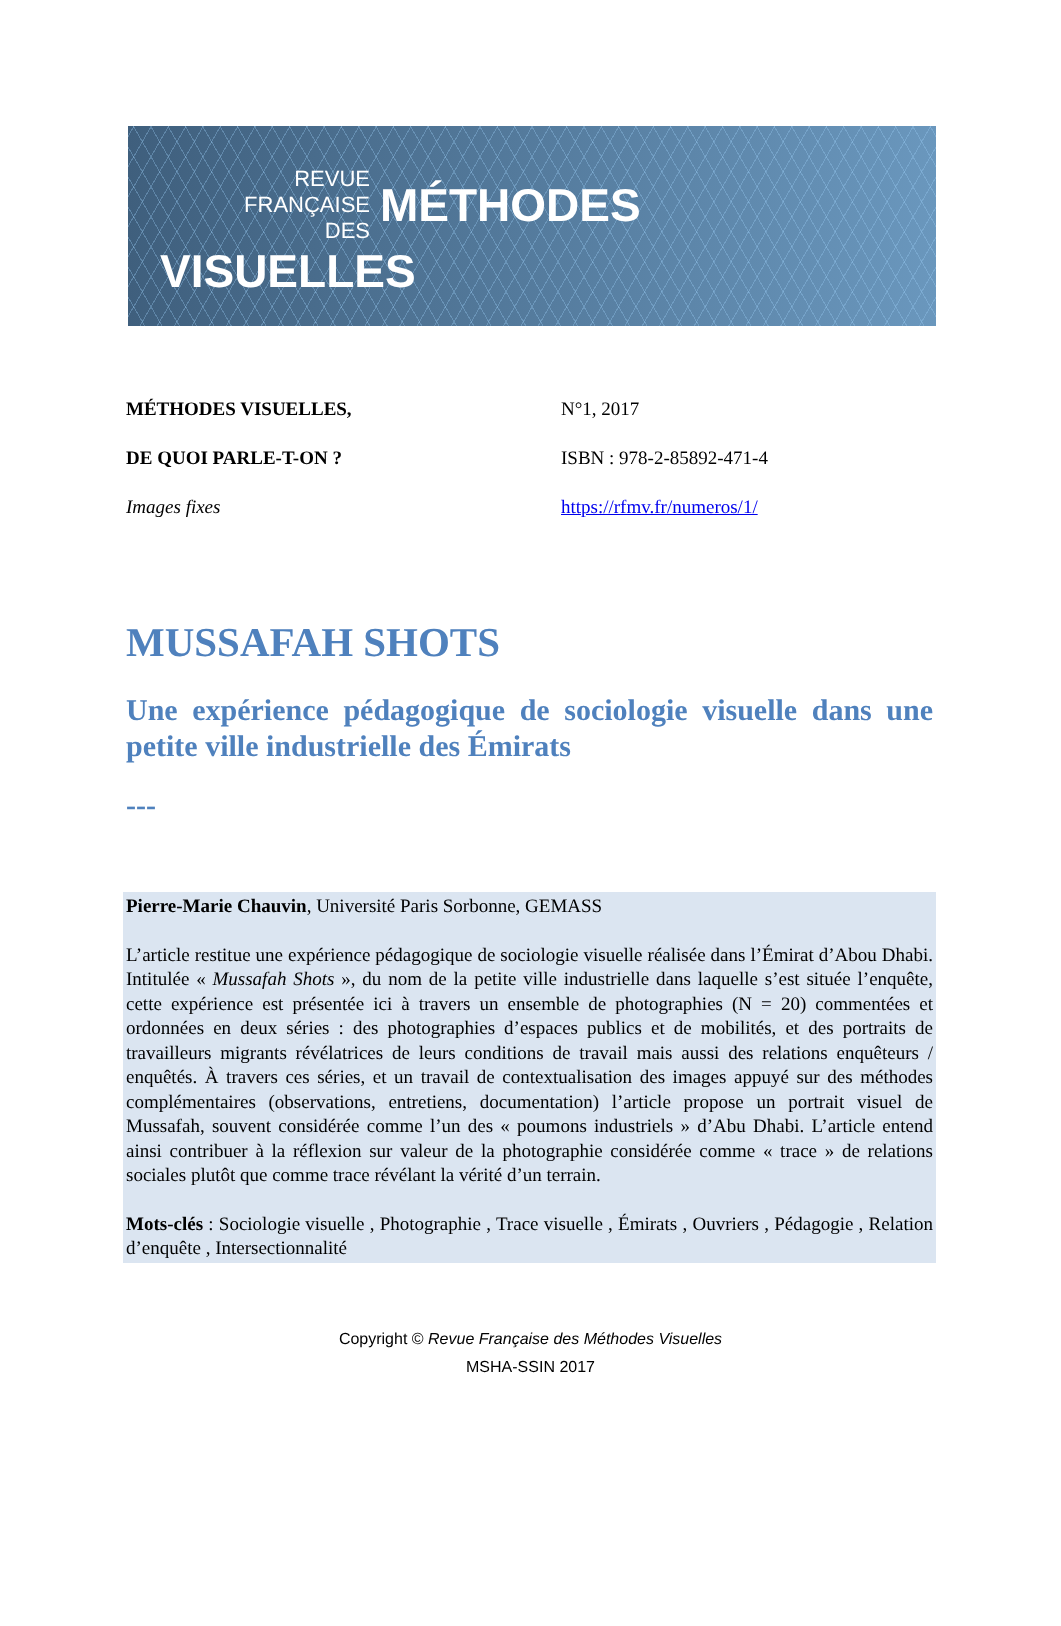REVUE
FRANÇAISE
DES
MÉTHODES
VISUELLES
MÉTHODES VISUELLES, N°1, 2017 DE QUOI PARLE-T-ON ? ISBN : 978-2-85892-471-4 Images fixes https://rfmv.fr/numeros/1/
MUSSAFAH SHOTS
Une expérience pédagogique de sociologie visuelle dans une petite ville industrielle des Émirats
---
Pierre-Marie Chauvin, Université Paris Sorbonne, GEMASS
L’article restitue une expérience pédagogique de sociologie visuelle réalisée dans l’Émirat d’Abou Dhabi. Intitulée « Mussafah Shots », du nom de la petite ville industrielle dans laquelle s’est située l’enquête, cette expérience est présentée ici à travers un ensemble de photographies (N = 20) commentées et ordonnées en deux séries : des photographies d’espaces publics et de mobilités, et des portraits de travailleurs migrants révélatrices de leurs conditions de travail mais aussi des relations enquêteurs / enquêtés. À travers ces séries, et un travail de contextualisation des images appuyé sur des méthodes complémentaires (observations, entretiens, documentation) l’article propose un portrait visuel de Mussafah, souvent considérée comme l’un des « poumons industriels » d’Abu Dhabi. L’article entend ainsi contribuer à la réflexion sur valeur de la photographie considérée comme « trace » de relations sociales plutôt que comme trace révélant la vérité d’un terrain.
Mots-clés : Sociologie visuelle , Photographie , Trace visuelle , Émirats , Ouvriers , Pédagogie , Relation d’enquête , Intersectionnalité
Copyright © Revue Française des Méthodes Visuelles
MSHA-SSIN 2017